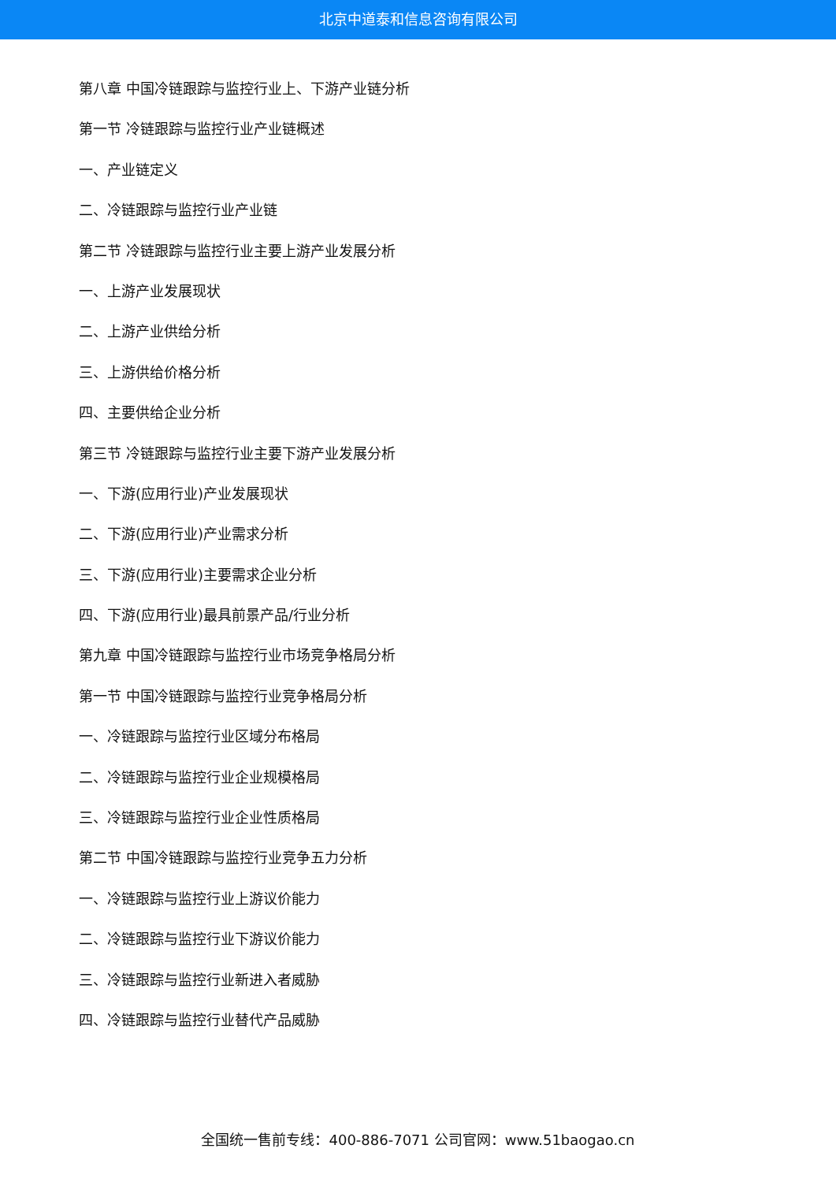北京中道泰和信息咨询有限公司
第八章 中国冷链跟踪与监控行业上、下游产业链分析
第一节 冷链跟踪与监控行业产业链概述
一、产业链定义
二、冷链跟踪与监控行业产业链
第二节 冷链跟踪与监控行业主要上游产业发展分析
一、上游产业发展现状
二、上游产业供给分析
三、上游供给价格分析
四、主要供给企业分析
第三节 冷链跟踪与监控行业主要下游产业发展分析
一、下游(应用行业)产业发展现状
二、下游(应用行业)产业需求分析
三、下游(应用行业)主要需求企业分析
四、下游(应用行业)最具前景产品/行业分析
第九章 中国冷链跟踪与监控行业市场竞争格局分析
第一节 中国冷链跟踪与监控行业竞争格局分析
一、冷链跟踪与监控行业区域分布格局
二、冷链跟踪与监控行业企业规模格局
三、冷链跟踪与监控行业企业性质格局
第二节 中国冷链跟踪与监控行业竞争五力分析
一、冷链跟踪与监控行业上游议价能力
二、冷链跟踪与监控行业下游议价能力
三、冷链跟踪与监控行业新进入者威胁
四、冷链跟踪与监控行业替代产品威胁
全国统一售前专线：400-886-7071 公司官网：www.51baogao.cn